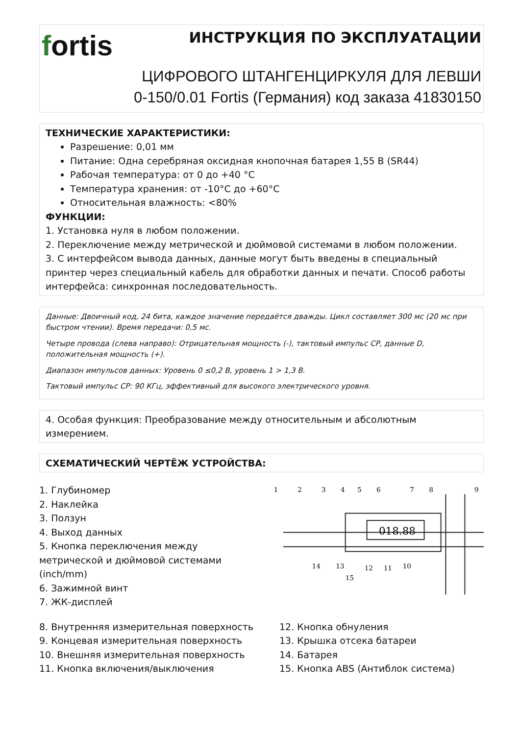fortis
ИНСТРУКЦИЯ ПО ЭКСПЛУАТАЦИИ
ЦИФРОВОГО ШТАНГЕНЦИРКУЛЯ ДЛЯ ЛЕВШИ
0-150/0.01 Fortis (Германия) код заказа 41830150
ТЕХНИЧЕСКИЕ ХАРАКТЕРИСТИКИ:
Разрешение: 0,01 мм
Питание: Одна серебряная оксидная кнопочная батарея 1,55 В (SR44)
Рабочая температура: от 0 до +40 °C
Температура хранения: от -10°C до +60°C
Относительная влажность: <80%
ФУНКЦИИ:
1. Установка нуля в любом положении.
2. Переключение между метрической и дюймовой системами в любом положении.
3. С интерфейсом вывода данных, данные могут быть введены в специальный принтер через специальный кабель для обработки данных и печати. Способ работы интерфейса: синхронная последовательность.
Данные: Двоичный код, 24 бита, каждое значение передаётся дважды. Цикл составляет 300 мс (20 мс при быстром чтении). Время передачи: 0,5 мс.
Четыре провода (слева направо): Отрицательная мощность (-), тактовый импульс CP, данные D, положительная мощность (+).
Диапазон импульсов данных: Уровень 0 ≤0,2 В, уровень 1 > 1,3 В.
Тактовый импульс CP: 90 КГц, эффективный для высокого электрического уровня.
4. Особая функция: Преобразование между относительным и абсолютным измерением.
СХЕМАТИЧЕСКИЙ ЧЕРТЁЖ УСТРОЙСТВА:
1. Глубиномер
2. Наклейка
3. Ползун
4. Выход данных
5. Кнопка переключения между метрической и дюймовой системами (inch/mm)
6. Зажимной винт
7. ЖК-дисплей
018.88
1
2
3
4
5
6
7
8
9
10
11
12
13
14
15
8. Внутренняя измерительная поверхность
9. Концевая измерительная поверхность
10. Внешняя измерительная поверхность
11. Кнопка включения/выключения
12. Кнопка обнуления
13. Крышка отсека батареи
14. Батарея
15. Кнопка ABS (Антиблок система)